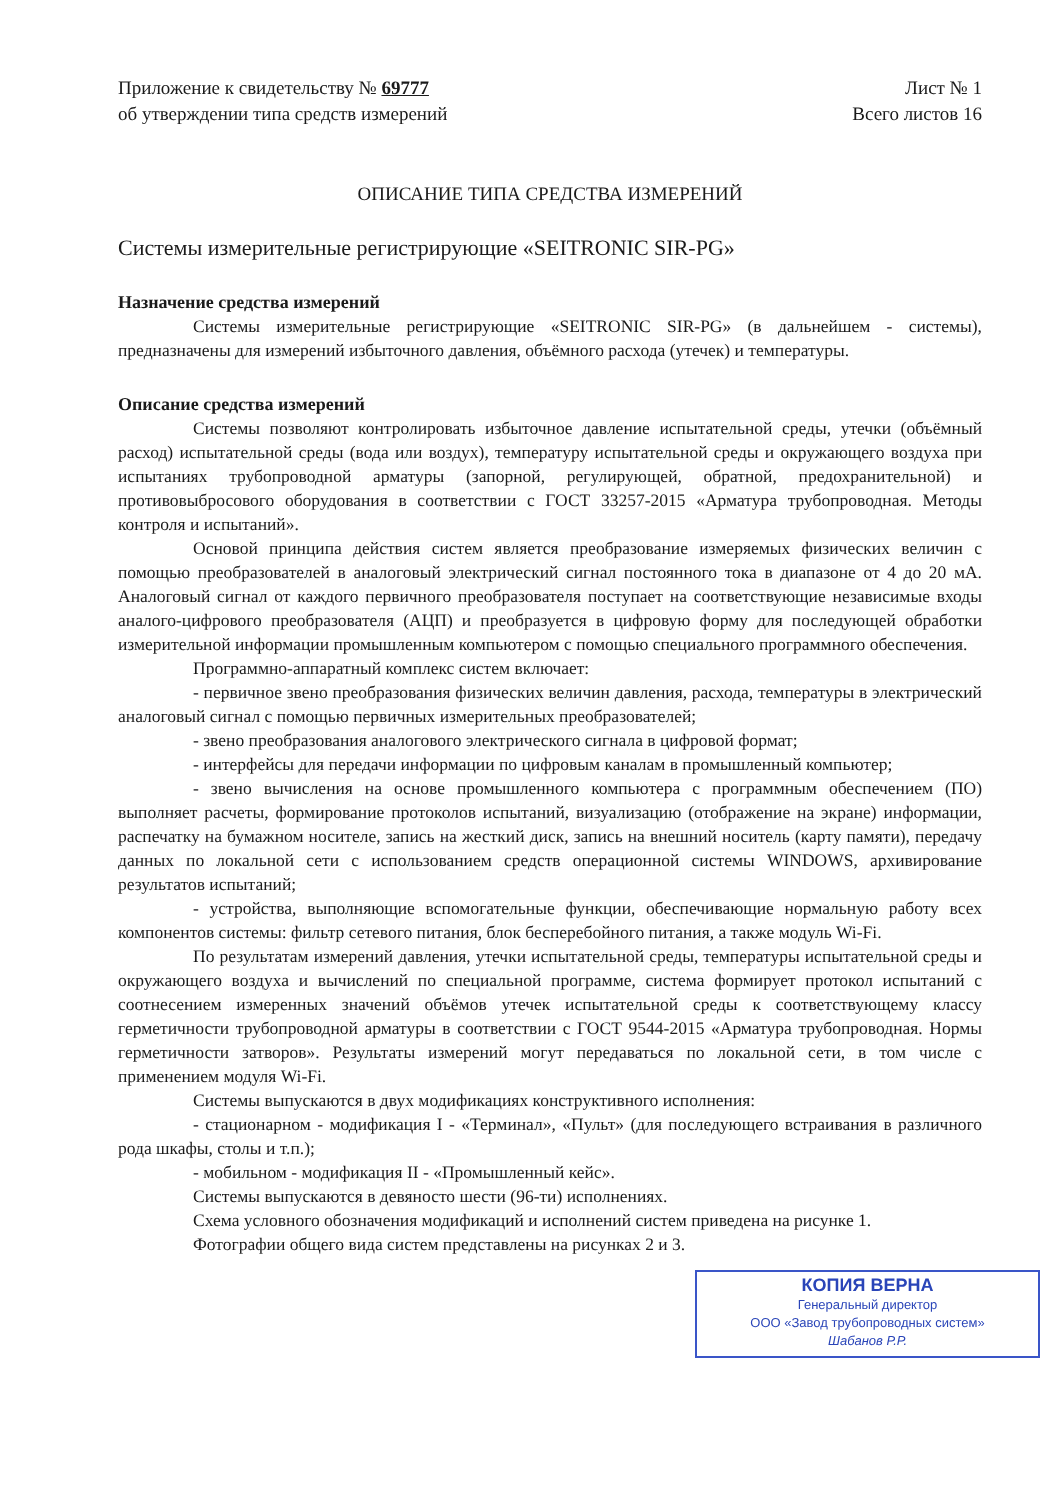Приложение к свидетельству № 69777
об утверждении типа средств измерений
Лист № 1
Всего листов 16
ОПИСАНИЕ ТИПА СРЕДСТВА ИЗМЕРЕНИЙ
Системы измерительные регистрирующие «SEITRONIC SIR-PG»
Назначение средства измерений
Системы измерительные регистрирующие «SEITRONIC SIR-PG» (в дальнейшем - системы), предназначены для измерений избыточного давления, объёмного расхода (утечек) и температуры.
Описание средства измерений
Системы позволяют контролировать избыточное давление испытательной среды, утечки (объёмный расход) испытательной среды (вода или воздух), температуру испытательной среды и окружающего воздуха при испытаниях трубопроводной арматуры (запорной, регулирующей, обратной, предохранительной) и противовыбросового оборудования в соответствии с ГОСТ 33257-2015 «Арматура трубопроводная. Методы контроля и испытаний».
Основой принципа действия систем является преобразование измеряемых физических величин с помощью преобразователей в аналоговый электрический сигнал постоянного тока в диапазоне от 4 до 20 мА. Аналоговый сигнал от каждого первичного преобразователя поступает на соответствующие независимые входы аналого-цифрового преобразователя (АЦП) и преобразуется в цифровую форму для последующей обработки измерительной информации промышленным компьютером с помощью специального программного обеспечения.
Программно-аппаратный комплекс систем включает:
- первичное звено преобразования физических величин давления, расхода, температуры в электрический аналоговый сигнал с помощью первичных измерительных преобразователей;
- звено преобразования аналогового электрического сигнала в цифровой формат;
- интерфейсы для передачи информации по цифровым каналам в промышленный компьютер;
- звено вычисления на основе промышленного компьютера с программным обеспечением (ПО) выполняет расчеты, формирование протоколов испытаний, визуализацию (отображение на экране) информации, распечатку на бумажном носителе, запись на жесткий диск, запись на внешний носитель (карту памяти), передачу данных по локальной сети с использованием средств операционной системы WINDOWS, архивирование результатов испытаний;
- устройства, выполняющие вспомогательные функции, обеспечивающие нормальную работу всех компонентов системы: фильтр сетевого питания, блок бесперебойного питания, а также модуль Wi-Fi.
По результатам измерений давления, утечки испытательной среды, температуры испытательной среды и окружающего воздуха и вычислений по специальной программе, система формирует протокол испытаний с соотнесением измеренных значений объёмов утечек испытательной среды к соответствующему классу герметичности трубопроводной арматуры в соответствии с ГОСТ 9544-2015 «Арматура трубопроводная. Нормы герметичности затворов». Результаты измерений могут передаваться по локальной сети, в том числе с применением модуля Wi-Fi.
Системы выпускаются в двух модификациях конструктивного исполнения:
- стационарном - модификация I - «Терминал», «Пульт» (для последующего встраивания в различного рода шкафы, столы и т.п.);
- мобильном - модификация II - «Промышленный кейс».
Системы выпускаются в девяносто шести (96-ти) исполнениях.
Схема условного обозначения модификаций и исполнений систем приведена на рисунке 1.
Фотографии общего вида систем представлены на рисунках 2 и 3.
КОПИЯ ВЕРНА
Генеральный директор
ООО «Завод трубопроводных систем»
Шабанов Р.Р.